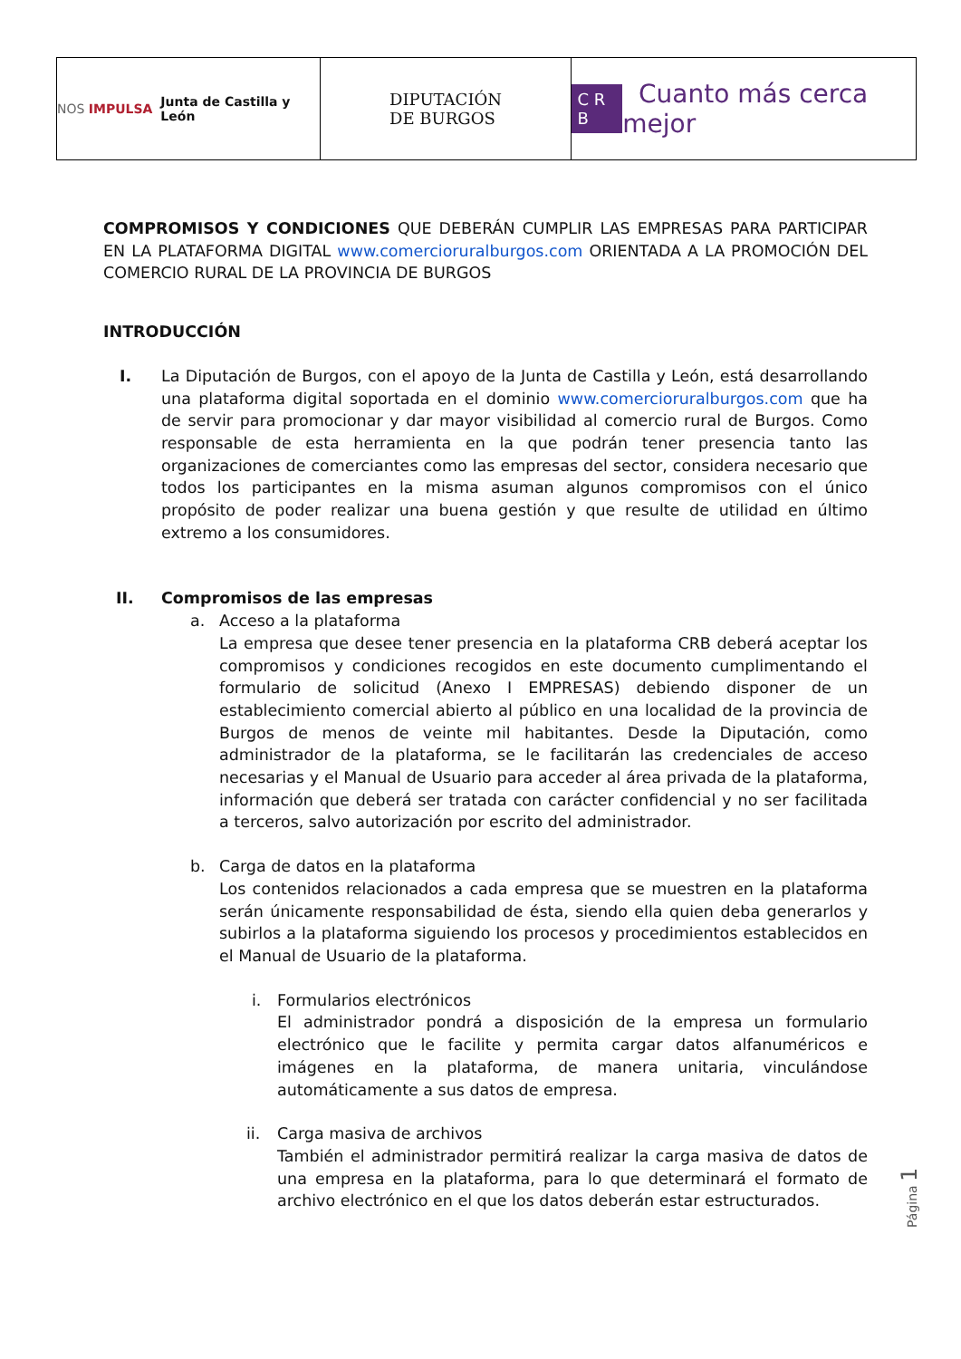NOS IMPULSA Junta de Castilla y León
DIPUTACIÓN
DE BURGOS
C R B Cuanto más cerca mejor
COMPROMISOS Y CONDICIONES QUE DEBERÁN CUMPLIR LAS EMPRESAS PARA PARTICIPAR EN LA PLATAFORMA DIGITAL www.comercioruralburgos.com ORIENTADA A LA PROMOCIÓN DEL COMERCIO RURAL DE LA PROVINCIA DE BURGOS
INTRODUCCIÓN
I. La Diputación de Burgos, con el apoyo de la Junta de Castilla y León, está desarrollando una plataforma digital soportada en el dominio www.comercioruralburgos.com que ha de servir para promocionar y dar mayor visibilidad al comercio rural de Burgos. Como responsable de esta herramienta en la que podrán tener presencia tanto las organizaciones de comerciantes como las empresas del sector, considera necesario que todos los participantes en la misma asuman algunos compromisos con el único propósito de poder realizar una buena gestión y que resulte de utilidad en último extremo a los consumidores.
II. Compromisos de las empresas
a. Acceso a la plataforma
La empresa que desee tener presencia en la plataforma CRB deberá aceptar los compromisos y condiciones recogidos en este documento cumplimentando el formulario de solicitud (Anexo I EMPRESAS) debiendo disponer de un establecimiento comercial abierto al público en una localidad de la provincia de Burgos de menos de veinte mil habitantes. Desde la Diputación, como administrador de la plataforma, se le facilitarán las credenciales de acceso necesarias y el Manual de Usuario para acceder al área privada de la plataforma, información que deberá ser tratada con carácter confidencial y no ser facilitada a terceros, salvo autorización por escrito del administrador.
b. Carga de datos en la plataforma
Los contenidos relacionados a cada empresa que se muestren en la plataforma serán únicamente responsabilidad de ésta, siendo ella quien deba generarlos y subirlos a la plataforma siguiendo los procesos y procedimientos establecidos en el Manual de Usuario de la plataforma.
i. Formularios electrónicos
El administrador pondrá a disposición de la empresa un formulario electrónico que le facilite y permita cargar datos alfanuméricos e imágenes en la plataforma, de manera unitaria, vinculándose automáticamente a sus datos de empresa.
ii. Carga masiva de archivos
También el administrador permitirá realizar la carga masiva de datos de una empresa en la plataforma, para lo que determinará el formato de archivo electrónico en el que los datos deberán estar estructurados.
Página 1